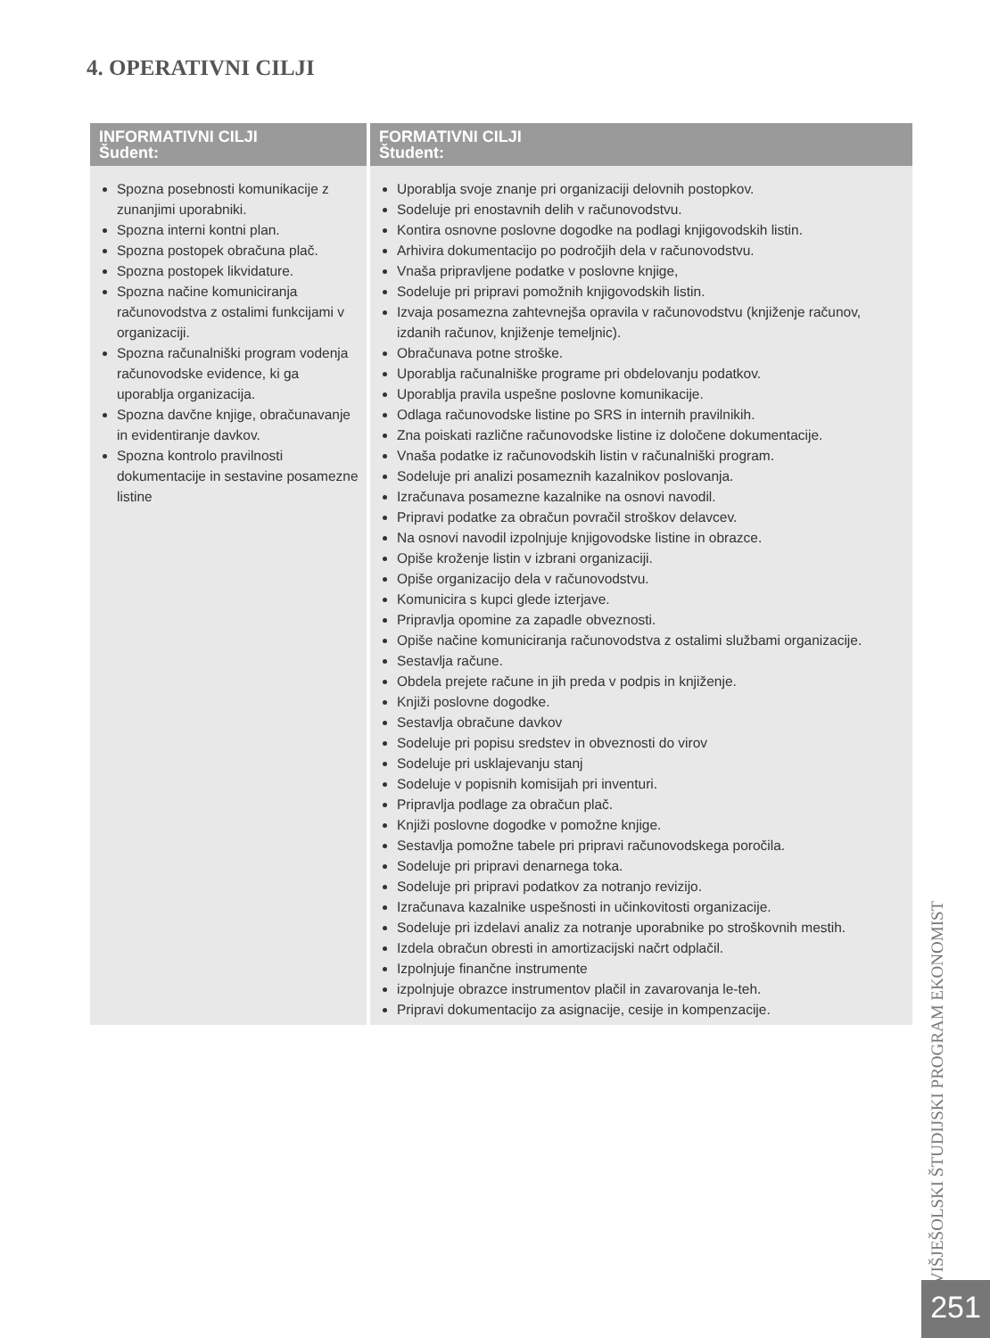4. OPERATIVNI CILJI
| INFORMATIVNI CILJI Šudent: | FORMATIVNI CILJI Študent: |
| --- | --- |
| Spozna posebnosti komunikacije z zunanjimi uporabniki. Spozna interni kontni plan. Spozna postopek obračuna plač. Spozna postopek likvidature. Spozna načine komuniciranja računovodstva z ostalimi funkcijami v organizaciji. Spozna računalniški program vodenja računovodske evidence, ki ga uporablja organizacija. Spozna davčne knjige, obračunavanje in evidentiranje davkov. Spozna kontrolo pravilnosti dokumentacije in sestavine posamezne listine | Uporablja svoje znanje pri organizaciji delovnih postopkov. Sodeluje pri enostavnih delih v računovodstvu. Kontira osnovne poslovne dogodke na podlagi knjigovodskih listin. Arhivira dokumentacijo po področjih dela v računovodstvu. Vnaša pripravljene podatke v poslovne knjige, Sodeluje pri pripravi pomožnih knjigovodskih listin. Izvaja posamezna zahtevnejša opravila v računovodstvu (knjiženje računov, izdanih računov, knjiženje temeljnic). Obračunava potne stroške. Uporablja računalniške programe pri obdelovanju podatkov. Uporablja pravila uspešne poslovne komunikacije. Odlaga računovodske listine po SRS in internih pravilnikih. Zna poiskati različne računovodske listine iz določene dokumentacije. Vnaša podatke iz računovodskih listin v računalniški program. Sodeluje pri analizi posameznih kazalnikov poslovanja. Izračunava posamezne kazalnike na osnovi navodil. Pripravi podatke za obračun povračil stroškov delavcev. Na osnovi navodil izpolnjuje knjigovodske listine in obrazce. Opiše kroženje listin v izbrani organizaciji. Opiše organizacijo dela v računovodstvu. Komunicira s kupci glede izterjave. Pripravlja opomine za zapadle obveznosti. Opiše načine komuniciranja računovodstva z ostalimi službami organizacije. Sestavlja račune. Obdela prejete račune in jih preda v podpis in knjiženje. Knjiži poslovne dogodke. Sestavlja obračune davkov Sodeluje pri popisu sredstev in obveznosti do virov Sodeluje pri usklajevanju stanj Sodeluje v popisnih komisijah pri inventuri. Pripravlja podlage za obračun plač. Knjiži poslovne dogodke v pomožne knjige. Sestavlja pomožne tabele pri pripravi računovodskega poročila. Sodeluje pri pripravi denarnega toka. Sodeluje pri pripravi podatkov za notranjo revizijo. Izračunava kazalnike uspešnosti in učinkovitosti organizacije. Sodeluje pri izdelavi analiz za notranje uporabnike po stroškovnih mestih. Izdela obračun obresti in amortizacijski načrt odplačil. Izpolnjuje finančne instrumente izpolnjuje obrazce instrumentov plačil in zavarovanja le-teh. Pripravi dokumentacijo za asignacije, cesije in kompenzacije. |
VIŠJEŠOLSKI ŠTUDIJSKI PROGRAM EKONOMIST
251